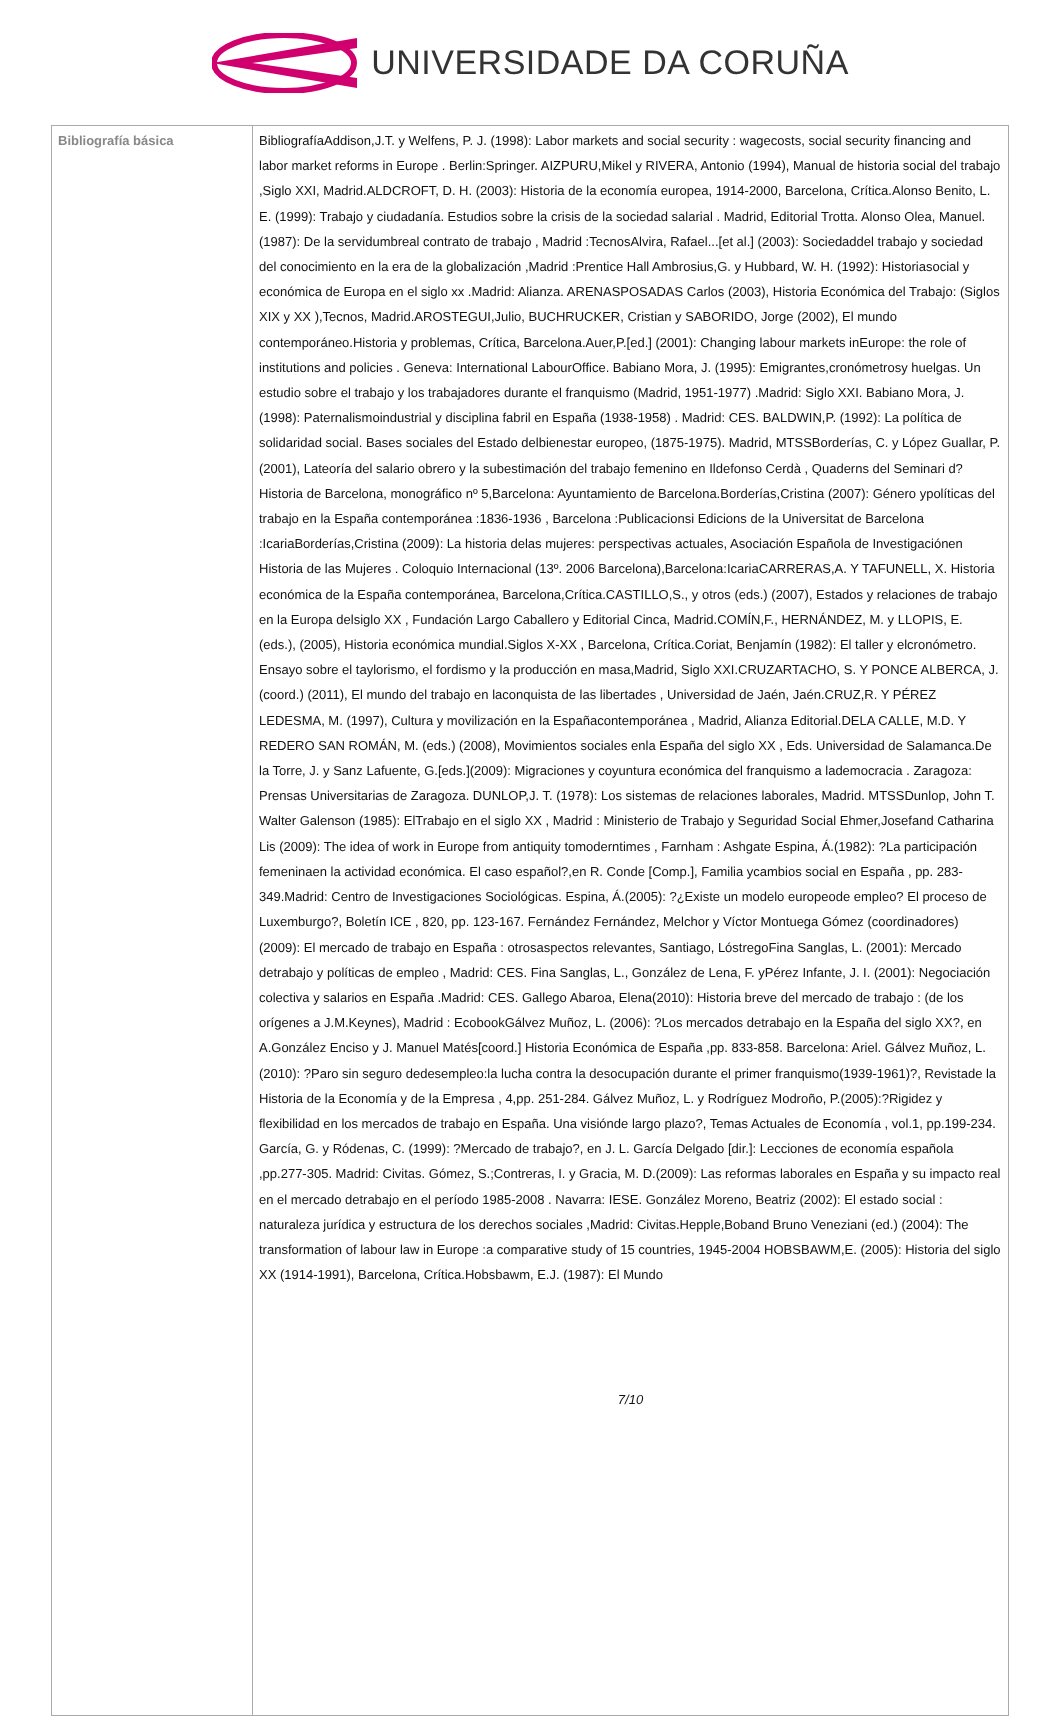UNIVERSIDADE DA CORUÑA
| Bibliografía básica | BibliografíaAddison,J.T. y Welfens, P. J. (1998): Labor markets and social security : wagecosts, social security financing and labor market reforms in Europe . Berlin:Springer. AIZPURU,Mikel y RIVERA, Antonio (1994), Manual de historia social del trabajo ,Siglo XXI, Madrid.ALDCROFT, D. H. (2003): Historia de la economía europea, 1914-2000, Barcelona, Crítica.Alonso Benito, L. E. (1999): Trabajo y ciudadanía. Estudios sobre la crisis de la sociedad salarial . Madrid, Editorial Trotta. Alonso Olea, Manuel. (1987): De la servidumbreal contrato de trabajo , Madrid :TecnosAlvira, Rafael...[et al.] (2003): Sociedaddel trabajo y sociedad del conocimiento en la era de la globalización ,Madrid :Prentice Hall Ambrosius,G. y Hubbard, W. H. (1992): Historiasocial y económica de Europa en el siglo xx .Madrid: Alianza. ARENASPOSADAS Carlos (2003), Historia Económica del Trabajo: (Siglos XIX y XX ),Tecnos, Madrid.AROSTEGUI,Julio, BUCHRUCKER, Cristian y SABORIDO, Jorge (2002), El mundo contemporáneo.Historia y problemas, Crítica, Barcelona.Auer,P.[ed.] (2001): Changing labour markets inEurope: the role of institutions and policies . Geneva: International LabourOffice. Babiano Mora, J. (1995): Emigrantes,cronómetrosy huelgas. Un estudio sobre el trabajo y los trabajadores durante el franquismo (Madrid, 1951-1977) .Madrid: Siglo XXI. Babiano Mora, J. (1998): Paternalismoindustrial y disciplina fabril en España (1938-1958) . Madrid: CES. BALDWIN,P. (1992): La política de solidaridad social. Bases sociales del Estado delbienestar europeo, (1875-1975). Madrid, MTSSBorderías, C. y López Guallar, P. (2001), Lateoría del salario obrero y la subestimación del trabajo femenino en Ildefonso Cerdà , Quaderns del Seminari d?Historia de Barcelona, monográfico nº 5,Barcelona: Ayuntamiento de Barcelona.Borderías,Cristina (2007): Género ypolíticas del trabajo en la España contemporánea :1836-1936 , Barcelona :Publicacionsi Edicions de la Universitat de Barcelona :IcariaBorderías,Cristina (2009): La historia delas mujeres: perspectivas actuales, Asociación Española de Investigaciónen Historia de las Mujeres . Coloquio Internacional (13º. 2006 Barcelona),Barcelona:IcariaCARRERAS,A. Y TAFUNELL, X. Historia económica de la España contemporánea, Barcelona,Crítica.CASTILLO,S., y otros (eds.) (2007), Estados y relaciones de trabajo en la Europa delsiglo XX , Fundación Largo Caballero y Editorial Cinca, Madrid.COMÍN,F., HERNÁNDEZ, M. y LLOPIS, E. (eds.), (2005), Historia económica mundial.Siglos X-XX , Barcelona, Crítica.Coriat, Benjamín (1982): El taller y elcronómetro. Ensayo sobre el taylorismo, el fordismo y la producción en masa,Madrid, Siglo XXI.CRUZARTACHO, S. Y PONCE ALBERCA, J. (coord.) (2011), El mundo del trabajo en laconquista de las libertades , Universidad de Jaén, Jaén.CRUZ,R. Y PÉREZ LEDESMA, M. (1997), Cultura y movilización en la Españacontemporánea , Madrid, Alianza Editorial.DELA CALLE, M.D. Y REDERO SAN ROMÁN, M. (eds.) (2008), Movimientos sociales enla España del siglo XX , Eds. Universidad de Salamanca.De la Torre, J. y Sanz Lafuente, G.[eds.](2009): Migraciones y coyuntura económica del franquismo a lademocracia . Zaragoza: Prensas Universitarias de Zaragoza. DUNLOP,J. T. (1978): Los sistemas de relaciones laborales, Madrid. MTSSDunlop, John T. Walter Galenson (1985): ElTrabajo en el siglo XX , Madrid : Ministerio de Trabajo y Seguridad Social Ehmer,Josefand Catharina Lis (2009): The idea of work in Europe from antiquity tomoderntimes , Farnham : Ashgate Espina, Á.(1982): ?La participación femeninaen la actividad económica. El caso español?,en R. Conde [Comp.], Familia ycambios social en España , pp. 283-349.Madrid: Centro de Investigaciones Sociológicas. Espina, Á.(2005): ?¿Existe un modelo europeode empleo? El proceso de Luxemburgo?, Boletín ICE , 820, pp. 123-167. Fernández Fernández, Melchor y Víctor Montuega Gómez (coordinadores) (2009): El mercado de trabajo en España : otrosaspectos relevantes, Santiago, LóstregoFina Sanglas, L. (2001): Mercado detrabajo y políticas de empleo , Madrid: CES. Fina Sanglas, L., González de Lena, F. yPérez Infante, J. I. (2001): Negociación colectiva y salarios en España .Madrid: CES. Gallego Abaroa, Elena(2010): Historia breve del mercado de trabajo : (de los orígenes a J.M.Keynes), Madrid : EcobookGálvez Muñoz, L. (2006): ?Los mercados detrabajo en la España del siglo XX?, en A.González Enciso y J. Manuel Matés[coord.] Historia Económica de España ,pp. 833-858. Barcelona: Ariel. Gálvez Muñoz, L. (2010): ?Paro sin seguro dedesempleo:la lucha contra la desocupación durante el primer franquismo(1939-1961)?, Revistade la Historia de la Economía y de la Empresa , 4,pp. 251-284. Gálvez Muñoz, L. y Rodríguez Modroño, P.(2005):?Rigidez y flexibilidad en los mercados de trabajo en España. Una visiónde largo plazo?, Temas Actuales de Economía , vol.1, pp.199-234. García, G. y Ródenas, C. (1999): ?Mercado de trabajo?, en J. L. García Delgado [dir.]: Lecciones de economía española ,pp.277-305. Madrid: Civitas. Gómez, S.;Contreras, I. y Gracia, M. D.(2009): Las reformas laborales en España y su impacto real en el mercado detrabajo en el período 1985-2008 . Navarra: IESE. González Moreno, Beatriz (2002): El estado social : naturaleza jurídica y estructura de los derechos sociales ,Madrid: Civitas.Hepple,Boband Bruno Veneziani (ed.) (2004): The transformation of labour law in Europe :a comparative study of 15 countries, 1945-2004 HOBSBAWM,E. (2005): Historia del siglo XX (1914-1991), Barcelona, Crítica.Hobsbawm, E.J. (1987): El Mundo 7/10 |